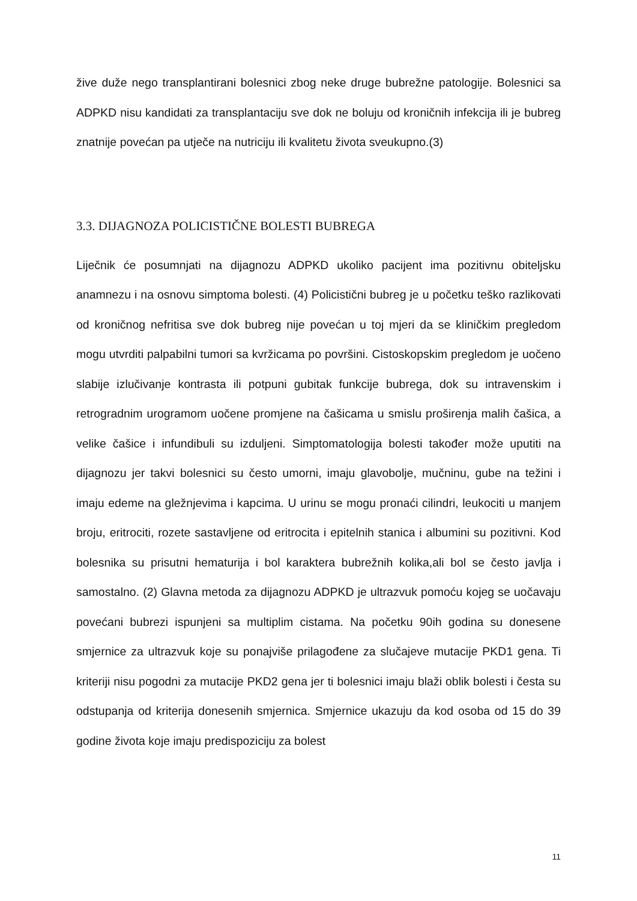žive duže nego transplantirani bolesnici zbog neke druge bubrežne patologije. Bolesnici sa ADPKD nisu kandidati za transplantaciju sve dok ne boluju od kroničnih infekcija ili je bubreg znatnije povećan pa utječe na nutriciju ili kvalitetu života sveukupno.(3)
3.3. DIJAGNOZA POLICISTIČNE BOLESTI BUBREGA
Liječnik će posumnjati na dijagnozu ADPKD ukoliko pacijent ima pozitivnu obiteljsku anamnezu i na osnovu simptoma bolesti. (4) Policistični bubreg je u početku teško razlikovati od kroničnog nefritisa sve dok bubreg nije povećan u toj mjeri da se kliničkim pregledom mogu utvrditi palpabilni tumori sa kvržicama po površini. Cistoskopskim pregledom je uočeno slabije izlučivanje kontrasta ili potpuni gubitak funkcije bubrega, dok su intravenskim i retrogradnim urogramom uočene promjene na čašicama u smislu proširenja malih čašica, a velike čašice i infundibuli su izduljeni. Simptomatologija bolesti također može uputiti na dijagnozu jer takvi bolesnici su često umorni, imaju glavobolje, mučninu, gube na težini i imaju edeme na gležnjevima i kapcima. U urinu se mogu pronaći cilindri, leukociti u manjem broju, eritrociti, rozete sastavljene od eritrocita i epitelnih stanica i albumini su pozitivni. Kod bolesnika su prisutni hematurija i bol karaktera bubrežnih kolika,ali bol se često javlja i samostalno. (2) Glavna metoda za dijagnozu ADPKD je ultrazvuk pomoću kojeg se uočavaju povećani bubrezi ispunjeni sa multiplim cistama. Na početku 90ih godina su donesene smjernice za ultrazvuk koje su ponajviše prilagođene za slučajeve mutacije PKD1 gena. Ti kriteriji nisu pogodni za mutacije PKD2 gena jer ti bolesnici imaju blaži oblik bolesti i česta su odstupanja od kriterija donesenih smjernica. Smjernice ukazuju da kod osoba od 15 do 39 godine života koje imaju predispoziciju za bolest
11